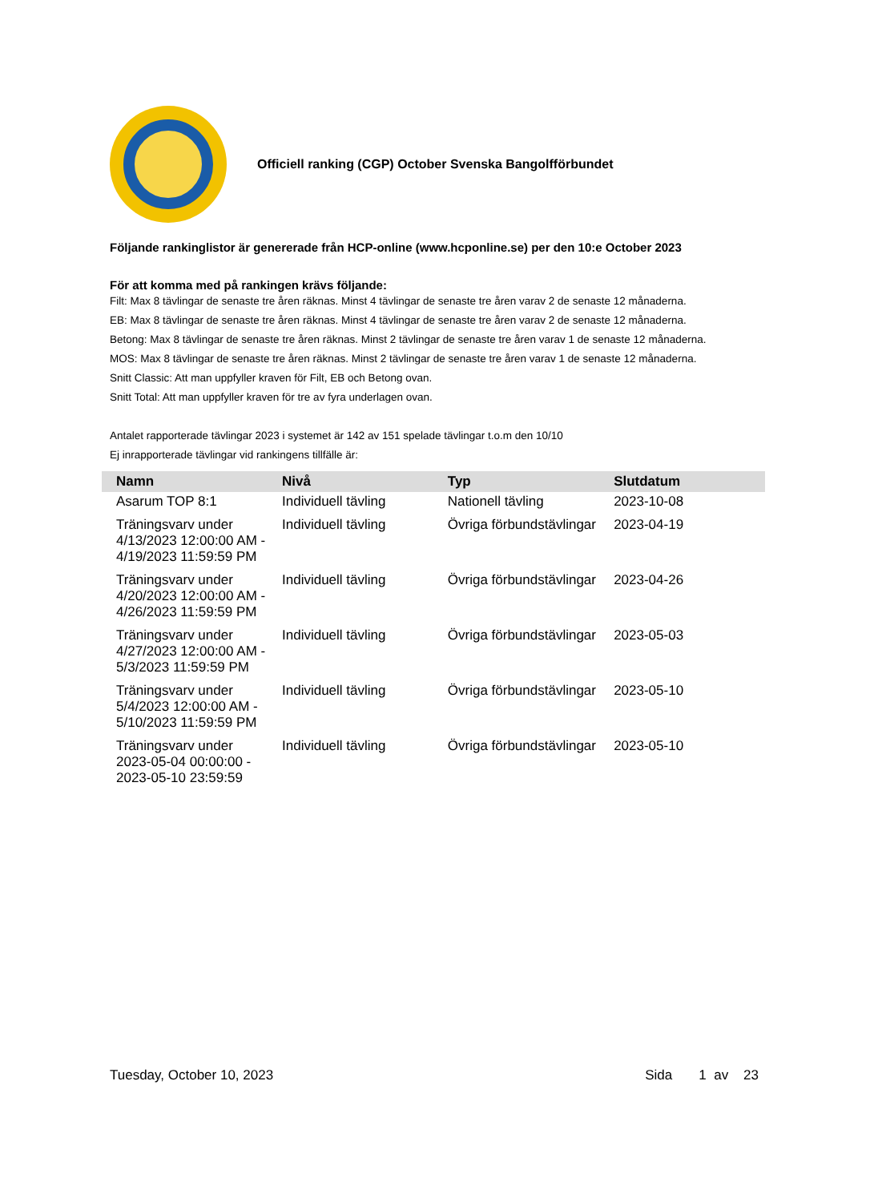Officiell ranking (CGP) October Svenska Bangolfförbundet
Följande rankinglistor är genererade från HCP-online (www.hcponline.se) per den 10:e October 2023
För att komma med på rankingen krävs följande:
Filt: Max 8 tävlingar de senaste tre åren räknas. Minst 4 tävlingar de senaste tre åren varav 2 de senaste 12 månaderna.
EB: Max 8 tävlingar de senaste tre åren räknas. Minst 4 tävlingar de senaste tre åren varav 2 de senaste 12 månaderna.
Betong: Max 8 tävlingar de senaste tre åren räknas. Minst 2 tävlingar de senaste tre åren varav 1 de senaste 12 månaderna.
MOS: Max 8 tävlingar de senaste tre åren räknas. Minst 2 tävlingar de senaste tre åren varav 1 de senaste 12 månaderna.
Snitt Classic: Att man uppfyller kraven för Filt, EB och Betong ovan.
Snitt Total: Att man uppfyller kraven för tre av fyra underlagen ovan.
Antalet rapporterade tävlingar 2023 i systemet är 142 av 151 spelade tävlingar t.o.m den 10/10
Ej inrapporterade tävlingar vid rankingens tillfälle är:
| Namn | Nivå | Typ | Slutdatum |
| --- | --- | --- | --- |
| Asarum TOP 8:1 | Individuell tävling | Nationell tävling | 2023-10-08 |
| Träningsvarv under 4/13/2023 12:00:00 AM - 4/19/2023 11:59:59 PM | Individuell tävling | Övriga förbundstävlingar | 2023-04-19 |
| Träningsvarv under 4/20/2023 12:00:00 AM - 4/26/2023 11:59:59 PM | Individuell tävling | Övriga förbundstävlingar | 2023-04-26 |
| Träningsvarv under 4/27/2023 12:00:00 AM - 5/3/2023 11:59:59 PM | Individuell tävling | Övriga förbundstävlingar | 2023-05-03 |
| Träningsvarv under 5/4/2023 12:00:00 AM - 5/10/2023 11:59:59 PM | Individuell tävling | Övriga förbundstävlingar | 2023-05-10 |
| Träningsvarv under 2023-05-04 00:00:00 - 2023-05-10 23:59:59 | Individuell tävling | Övriga förbundstävlingar | 2023-05-10 |
Tuesday, October 10, 2023 Sida 1 av 23